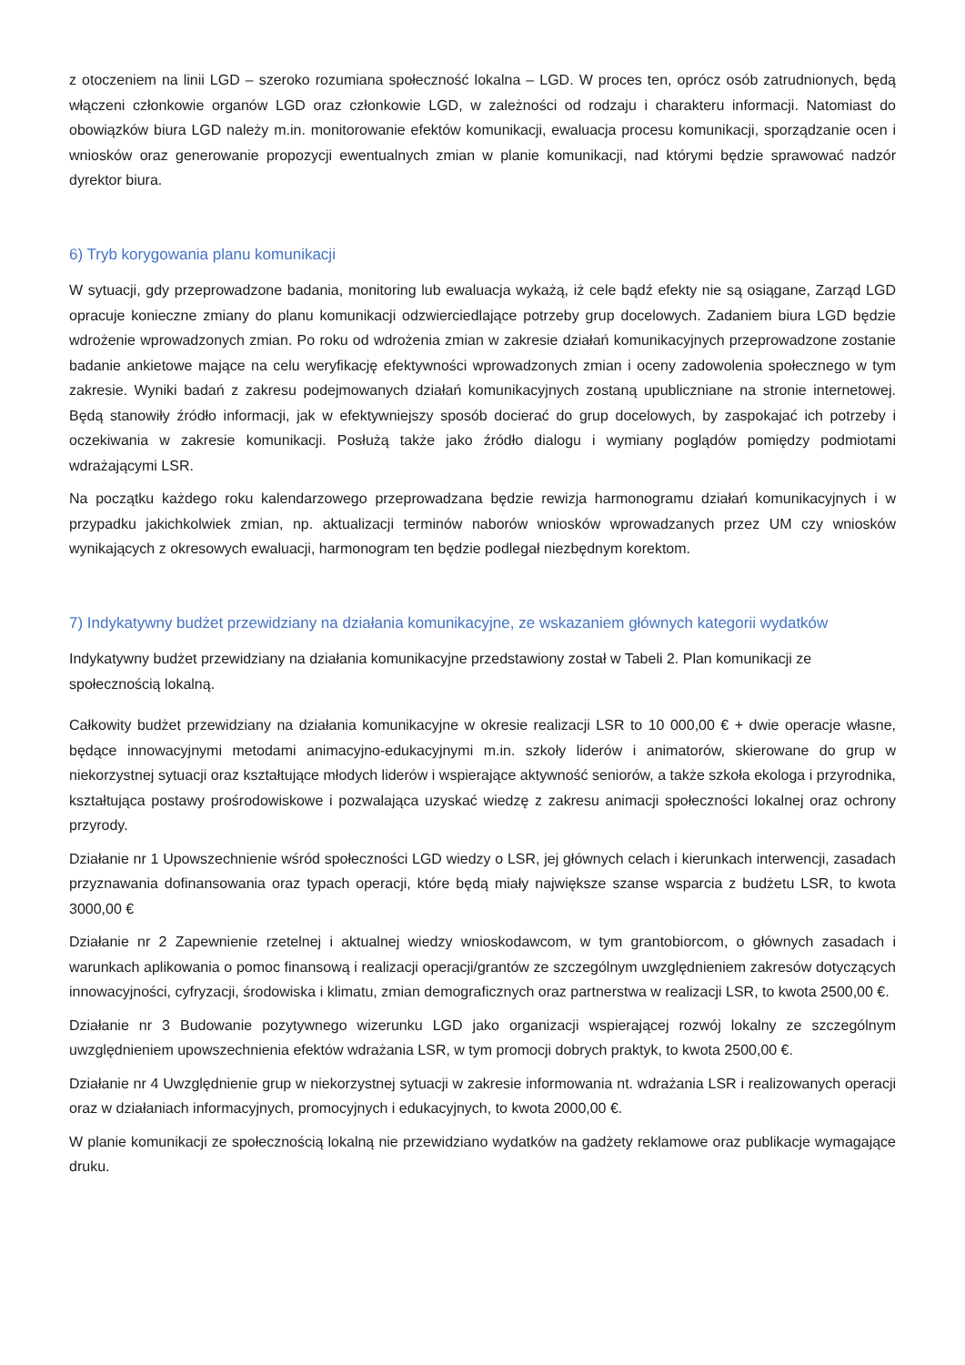z otoczeniem na linii LGD – szeroko rozumiana społeczność lokalna – LGD. W proces ten, oprócz osób zatrudnionych, będą włączeni członkowie organów LGD oraz członkowie LGD, w zależności od rodzaju i charakteru informacji. Natomiast do obowiązków biura LGD należy m.in. monitorowanie efektów komunikacji, ewaluacja procesu komunikacji, sporządzanie ocen i wniosków oraz generowanie propozycji ewentualnych zmian w planie komunikacji, nad którymi będzie sprawować nadzór dyrektor biura.
6) Tryb korygowania planu komunikacji
W sytuacji, gdy przeprowadzone badania, monitoring lub ewaluacja wykażą, iż cele bądź efekty nie są osiągane, Zarząd LGD opracuje konieczne zmiany do planu komunikacji odzwierciedlające potrzeby grup docelowych. Zadaniem biura LGD będzie wdrożenie wprowadzonych zmian. Po roku od wdrożenia zmian w zakresie działań komunikacyjnych przeprowadzone zostanie badanie ankietowe mające na celu weryfikację efektywności wprowadzonych zmian i oceny zadowolenia społecznego w tym zakresie. Wyniki badań z zakresu podejmowanych działań komunikacyjnych zostaną upubliczniane na stronie internetowej. Będą stanowiły źródło informacji, jak w efektywniejszy sposób docierać do grup docelowych, by zaspokajać ich potrzeby i oczekiwania w zakresie komunikacji. Posłużą także jako źródło dialogu i wymiany poglądów pomiędzy podmiotami wdrażającymi LSR.
Na początku każdego roku kalendarzowego przeprowadzana będzie rewizja harmonogramu działań komunikacyjnych i w przypadku jakichkolwiek zmian, np. aktualizacji terminów naborów wniosków wprowadzanych przez UM czy wniosków wynikających z okresowych ewaluacji, harmonogram ten będzie podlegał niezbędnym korektom.
7) Indykatywny budżet przewidziany na działania komunikacyjne, ze wskazaniem głównych kategorii wydatków
Indykatywny budżet przewidziany na działania komunikacyjne przedstawiony został w Tabeli 2. Plan komunikacji ze społecznością lokalną.
Całkowity budżet przewidziany na działania komunikacyjne w okresie realizacji LSR to 10 000,00 € + dwie operacje własne, będące innowacyjnymi metodami animacyjno-edukacyjnymi m.in. szkoły liderów i animatorów, skierowane do grup w niekorzystnej sytuacji oraz kształtujące młodych liderów i wspierające aktywność seniorów, a także szkoła ekologa i przyrodnika, kształtująca postawy prośrodowiskowe i pozwalająca uzyskać wiedzę z zakresu animacji społeczności lokalnej oraz ochrony przyrody.
Działanie nr 1 Upowszechnienie wśród społeczności LGD wiedzy o LSR, jej głównych celach i kierunkach interwencji, zasadach przyznawania dofinansowania oraz typach operacji, które będą miały największe szanse wsparcia z budżetu LSR, to kwota 3000,00 €
Działanie nr 2 Zapewnienie rzetelnej i aktualnej wiedzy wnioskodawcom, w tym grantobiorcom, o głównych zasadach i warunkach aplikowania o pomoc finansową i realizacji operacji/grantów ze szczególnym uwzględnieniem zakresów dotyczących innowacyjności, cyfryzacji, środowiska i klimatu, zmian demograficznych oraz partnerstwa w realizacji LSR, to kwota 2500,00 €.
Działanie nr 3 Budowanie pozytywnego wizerunku LGD jako organizacji wspierającej rozwój lokalny ze szczególnym uwzględnieniem upowszechnienia efektów wdrażania LSR, w tym promocji dobrych praktyk, to kwota 2500,00 €.
Działanie nr 4 Uwzględnienie grup w niekorzystnej sytuacji w zakresie informowania nt. wdrażania LSR i realizowanych operacji oraz w działaniach informacyjnych, promocyjnych i edukacyjnych, to kwota 2000,00 €.
W planie komunikacji ze społecznością lokalną nie przewidziano wydatków na gadżety reklamowe oraz publikacje wymagające druku.